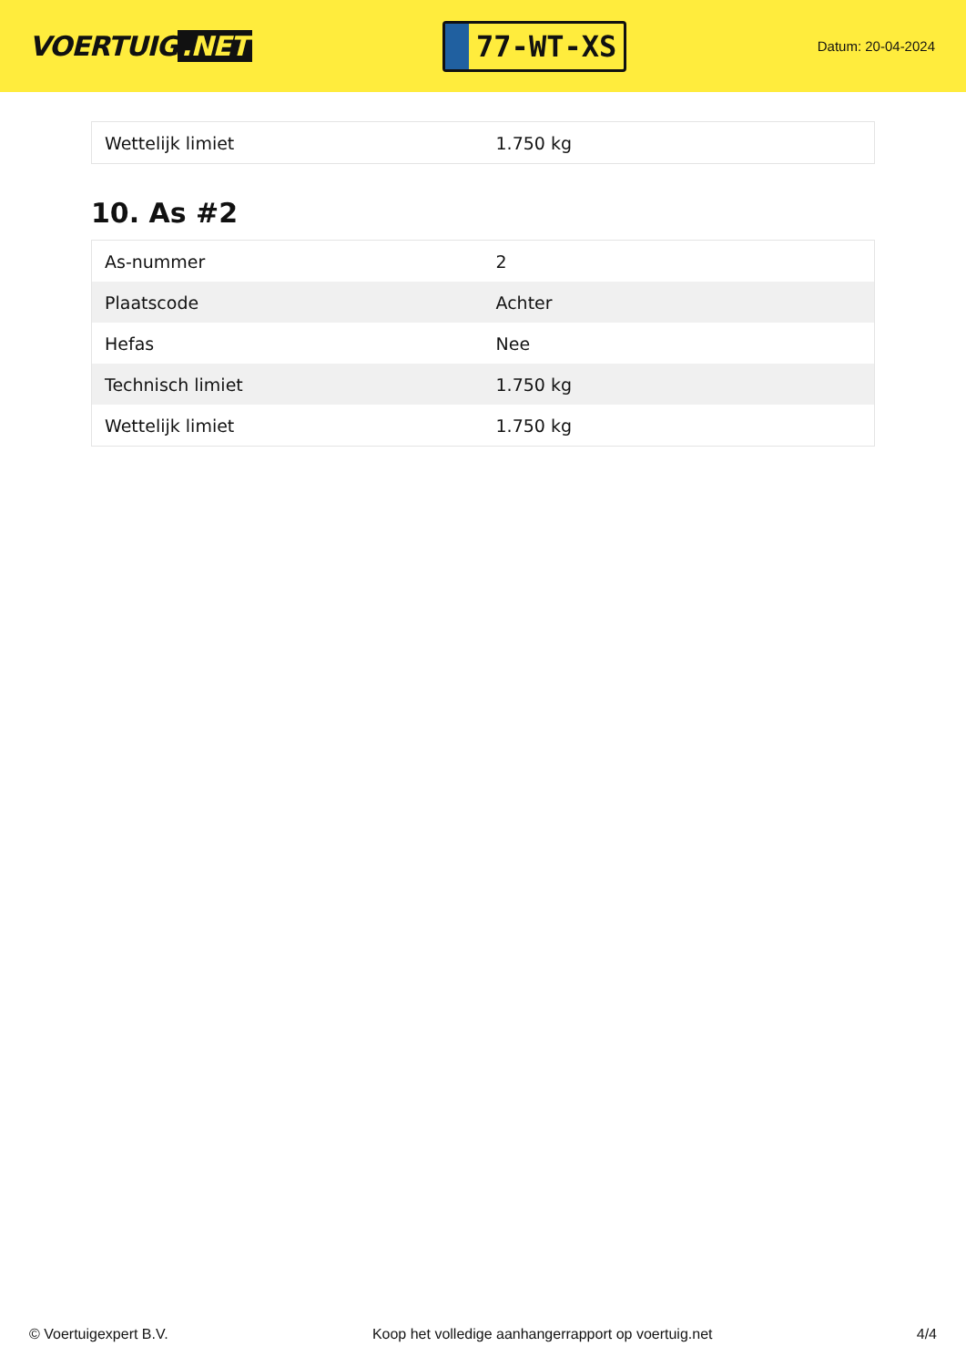VOERTUIG.NET
77-WT-XS
Datum: 20-04-2024
| Wettelijk limiet | 1.750 kg |
10. As #2
| As-nummer | 2 |
| Plaatscode | Achter |
| Hefas | Nee |
| Technisch limiet | 1.750 kg |
| Wettelijk limiet | 1.750 kg |
© Voertuigexpert B.V. Koop het volledige aanhangerrapport op voertuig.net 4/4